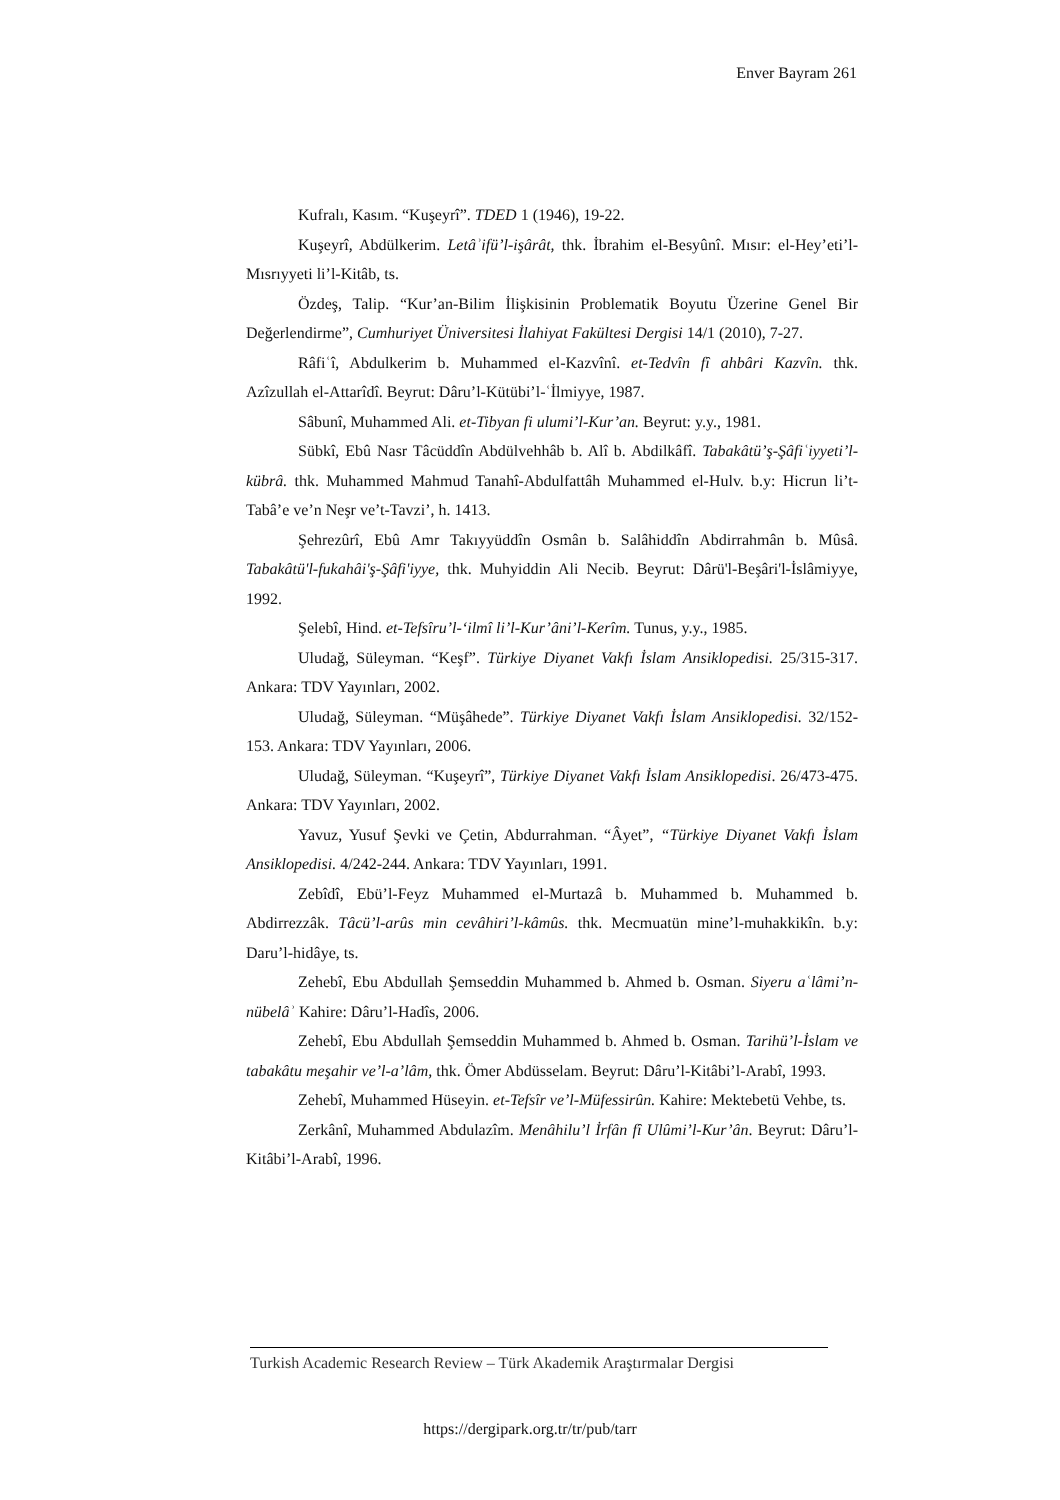Enver Bayram 261
Kufralı, Kasım. “Kuşeyrî”. TDED 1 (1946), 19-22.
Kuşeyrî, Abdülkerim. Letâʾifü’l-işârât, thk. İbrahim el-Besyûnî. Mısır: el-Hey’eti’l- Mısrıyyeti li’l-Kitâb, ts.
Özdeş, Talip. “Kur’an-Bilim İlişkisinin Problematik Boyutu Üzerine Genel Bir Değerlendirme”, Cumhuriyet Üniversitesi İlahiyat Fakültesi Dergisi 14/1 (2010), 7-27.
Râfiʿî, Abdulkerim b. Muhammed el-Kazvînî. et-Tedvîn fî ahbâri Kazvîn. thk. Azîzullah el-Attarîdî. Beyrut: Dâru’l-Kütübi’l-ʿİlmiyye, 1987.
Sâbunî, Muhammed Ali. et-Tibyan fi ulumi’l-Kur’an. Beyrut: y.y., 1981.
Sübkî, Ebû Nasr Tâcüddîn Abdülvehhâb b. Alî b. Abdilkâfî. Tabakâtü’ş-Şâfiʿiyyeti’l-kübrâ. thk. Muhammed Mahmud Tanahî-Abdulfattâh Muhammed el-Hulv. b.y: Hicrun li’t-Tabâ’e ve’n Neşr ve’t-Tavzi’, h. 1413.
Şehrezûrî, Ebû Amr Takıyyüddîn Osmân b. Salâhiddîn Abdirrahmân b. Mûsâ. Tabakâtü'l-fukahâi'ş-Şâfi'iyye, thk. Muhyiddin Ali Necib. Beyrut: Dârü'l-Beşâri'l-İslâmiyye, 1992.
Şelebî, Hind. et-Tefsîru’l-‘ilmî li’l-Kur’âni’l-Kerîm. Tunus, y.y., 1985.
Uludağ, Süleyman. “Keşf”. Türkiye Diyanet Vakfı İslam Ansiklopedisi. 25/315-317. Ankara: TDV Yayınları, 2002.
Uludağ, Süleyman. “Müşâhede”. Türkiye Diyanet Vakfı İslam Ansiklopedisi. 32/152-153. Ankara: TDV Yayınları, 2006.
Uludağ, Süleyman. “Kuşeyrî”, Türkiye Diyanet Vakfı İslam Ansiklopedisi. 26/473-475. Ankara: TDV Yayınları, 2002.
Yavuz, Yusuf Şevki ve Çetin, Abdurrahman. “Âyet”, “Türkiye Diyanet Vakfı İslam Ansiklopedisi. 4/242-244. Ankara: TDV Yayınları, 1991.
Zebîdî, Ebü’l-Feyz Muhammed el-Murtazâ b. Muhammed b. Muhammed b. Abdirrezzâk. Tâcü’l-arûs min cevâhiri’l-kâmûs. thk. Mecmuatün mine’l-muhakkikîn. b.y: Daru’l-hidâye, ts.
Zehebî, Ebu Abdullah Şemseddin Muhammed b. Ahmed b. Osman. Siyeru aʿlâmi’n-nübelâʾ Kahire: Dâru’l-Hadîs, 2006.
Zehebî, Ebu Abdullah Şemseddin Muhammed b. Ahmed b. Osman. Tarihü’l-İslam ve tabakâtu meşahir ve’l-a’lâm, thk. Ömer Abdüsselam. Beyrut: Dâru’l-Kitâbi’l-Arabî, 1993.
Zehebî, Muhammed Hüseyin. et-Tefsîr ve’l-Müfessirûn. Kahire: Mektebetü Vehbe, ts.
Zerkânî, Muhammed Abdulazîm. Menâhilu’l İrfân fî Ulûmi’l-Kur’ân. Beyrut: Dâru’l-Kitâbi’l-Arabî, 1996.
Turkish Academic Research Review – Türk Akademik Araştırmalar Dergisi
https://dergipark.org.tr/tr/pub/tarr